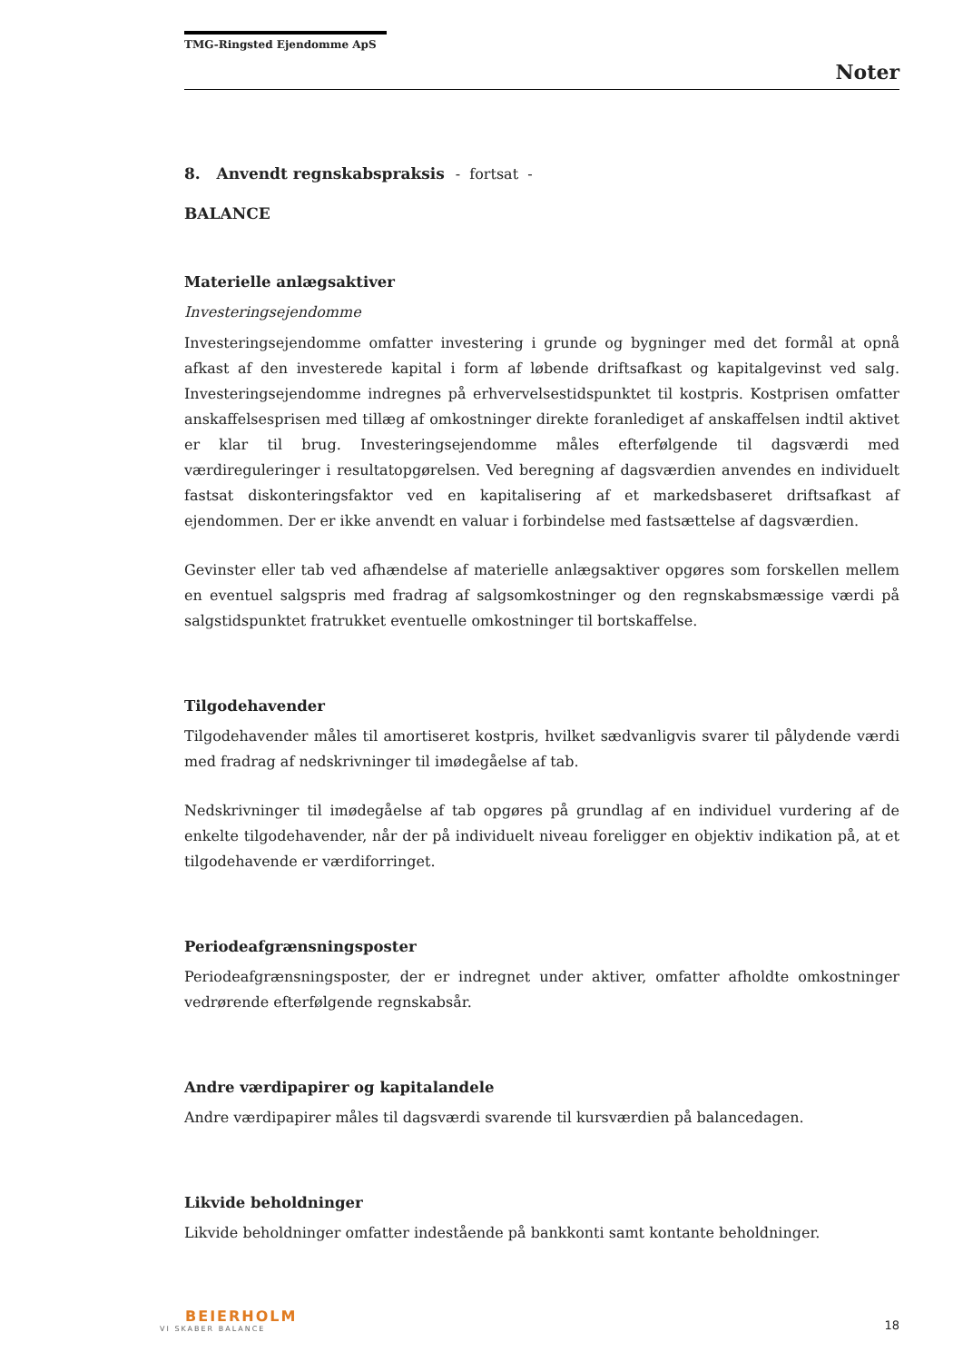TMG-Ringsted Ejendomme ApS
Noter
8. Anvendt regnskabspraksis - fortsat -
BALANCE
Materielle anlægsaktiver
Investeringsejendomme
Investeringsejendomme omfatter investering i grunde og bygninger med det formål at opnå afkast af den investerede kapital i form af løbende driftsafkast og kapitalgevinst ved salg. Investeringsejendomme indregnes på erhvervelsestidspunktet til kostpris. Kostprisen omfatter anskaffelsesprisen med tillæg af omkostninger direkte foranlediget af anskaffelsen indtil aktivet er klar til brug. Investeringsejendomme måles efterfølgende til dagsværdi med værdireguleringer i resultatopgørelsen. Ved beregning af dagsværdien anvendes en individuelt fastsat diskonteringsfaktor ved en kapitalisering af et markedsbaseret driftsafkast af ejendommen. Der er ikke anvendt en valuar i forbindelse med fastsættelse af dagsværdien.
Gevinster eller tab ved afhændelse af materielle anlægsaktiver opgøres som forskellen mellem en eventuel salgspris med fradrag af salgsomkostninger og den regnskabsmæssige værdi på salgstidspunktet fratrukket eventuelle omkostninger til bortskaffelse.
Tilgodehavender
Tilgodehavender måles til amortiseret kostpris, hvilket sædvanligvis svarer til pålydende værdi med fradrag af nedskrivninger til imødegåelse af tab.
Nedskrivninger til imødegåelse af tab opgøres på grundlag af en individuel vurdering af de enkelte tilgodehavender, når der på individuelt niveau foreligger en objektiv indikation på, at et tilgodehavende er værdiforringet.
Periodeafgrænsningsposter
Periodeafgrænsningsposter, der er indregnet under aktiver, omfatter afholdte omkostninger vedrørende efterfølgende regnskabsår.
Andre værdipapirer og kapitalandele
Andre værdipapirer måles til dagsværdi svarende til kursværdien på balancedagen.
Likvide beholdninger
Likvide beholdninger omfatter indestående på bankkonti samt kontante beholdninger.
BEIERHOLM
VI SKABER BALANCE
18